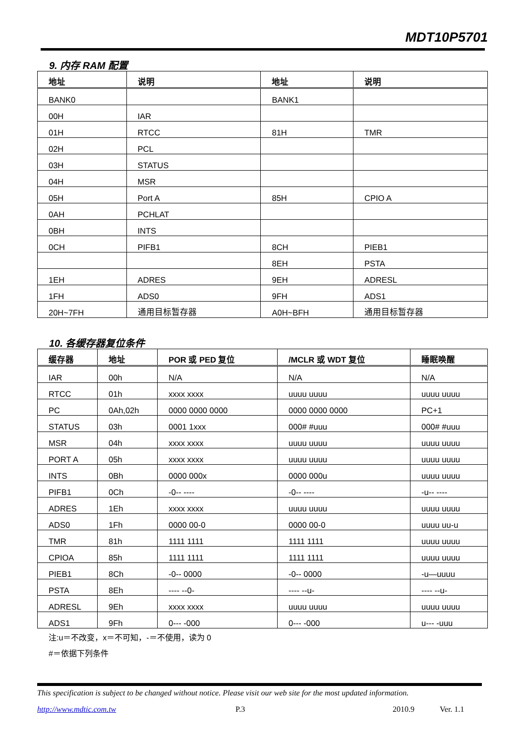MDT10P5701
9. 内存 RAM 配置
| 地址 | 说明 | 地址 | 说明 |
| --- | --- | --- | --- |
| BANK0 | | BANK1 | |
| 00H | IAR | | |
| 01H | RTCC | 81H | TMR |
| 02H | PCL | | |
| 03H | STATUS | | |
| 04H | MSR | | |
| 05H | Port A | 85H | CPIO A |
| 0AH | PCHLAT | | |
| 0BH | INTS | | |
| 0CH | PIFB1 | 8CH | PIEB1 |
| | | 8EH | PSTA |
| 1EH | ADRES | 9EH | ADRESL |
| 1FH | ADS0 | 9FH | ADS1 |
| 20H~7FH | 通用目标暂存器 | A0H~BFH | 通用目标暂存器 |
10. 各缓存器复位条件
| 缓存器 | 地址 | POR 或 PED 复位 | /MCLR 或 WDT 复位 | 睡眠唤醒 |
| --- | --- | --- | --- | --- |
| IAR | 00h | N/A | N/A | N/A |
| RTCC | 01h | xxxx xxxx | uuuu uuuu | uuuu uuuu |
| PC | 0Ah,02h | 0000 0000 0000 | 0000 0000 0000 | PC+1 |
| STATUS | 03h | 0001 1xxx | 000# #uuu | 000# #uuu |
| MSR | 04h | xxxx xxxx | uuuu uuuu | uuuu uuuu |
| PORT A | 05h | xxxx xxxx | uuuu uuuu | uuuu uuuu |
| INTS | 0Bh | 0000 000x | 0000 000u | uuuu uuuu |
| PIFB1 | 0Ch | -0-- ---- | -0-- ---- | -u-- ---- |
| ADRES | 1Eh | xxxx xxxx | uuuu uuuu | uuuu uuuu |
| ADS0 | 1Fh | 0000 00-0 | 0000 00-0 | uuuu uu-u |
| TMR | 81h | 1111 1111 | 1111 1111 | uuuu uuuu |
| CPIOA | 85h | 1111 1111 | 1111 1111 | uuuu uuuu |
| PIEB1 | 8Ch | -0-- 0000 | -0-- 0000 | -u—uuuu |
| PSTA | 8Eh | ---- --0- | ---- --u- | ---- --u- |
| ADRESL | 9Eh | xxxx xxxx | uuuu uuuu | uuuu uuuu |
| ADS1 | 9Fh | 0--- -000 | 0--- -000 | u--- -uuu |
注:u＝不改变，x＝不可知，-＝不使用，读为 0
#＝依据下列条件
This specification is subject to be changed without notice. Please visit our web site for the most updated information.
http://www.mdtic.com.tw P.3 2010.9 Ver. 1.1